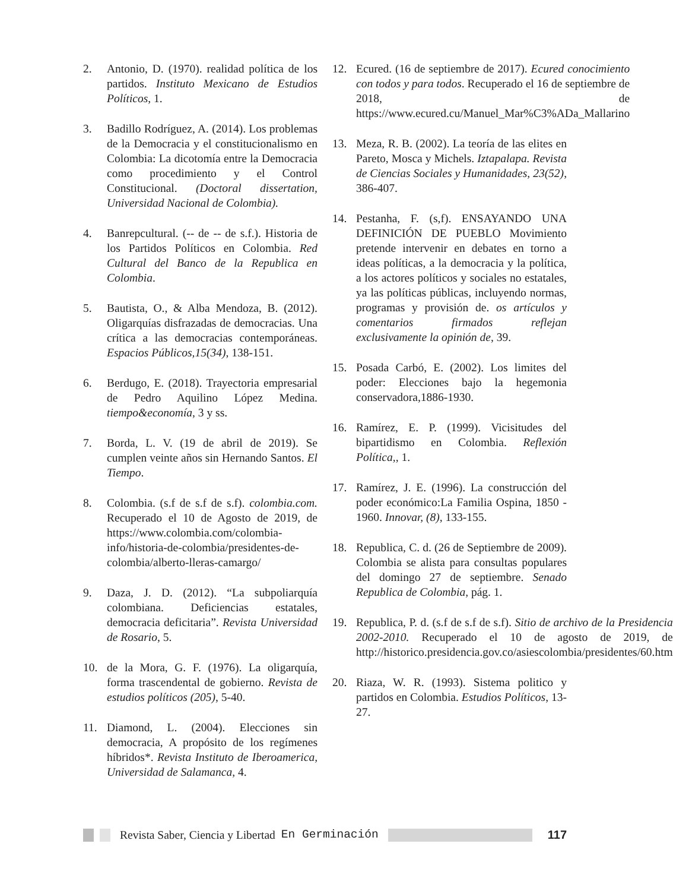2. Antonio, D. (1970). realidad política de los partidos. Instituto Mexicano de Estudios Políticos, 1.
3. Badillo Rodríguez, A. (2014). Los problemas de la Democracia y el constitucionalismo en Colombia: La dicotomía entre la Democracia como procedimiento y el Control Constitucional. (Doctoral dissertation, Universidad Nacional de Colombia).
4. Banrepcultural. (-- de -- de s.f.). Historia de los Partidos Políticos en Colombia. Red Cultural del Banco de la Republica en Colombia.
5. Bautista, O., & Alba Mendoza, B. (2012). Oligarquías disfrazadas de democracias. Una crítica a las democracias contemporáneas. Espacios Públicos,15(34), 138-151.
6. Berdugo, E. (2018). Trayectoria empresarial de Pedro Aquilino López Medina. tiempo&economía, 3 y ss.
7. Borda, L. V. (19 de abril de 2019). Se cumplen veinte años sin Hernando Santos. El Tiempo.
8. Colombia. (s.f de s.f de s.f). colombia.com. Recuperado el 10 de Agosto de 2019, de https://www.colombia.com/colombia-info/historia-de-colombia/presidentes-de-colombia/alberto-lleras-camargo/
9. Daza, J. D. (2012). “La subpoliarquía colombiana. Deficiencias estatales, democracia deficitaria”. Revista Universidad de Rosario, 5.
10. de la Mora, G. F. (1976). La oligarquía, forma trascendental de gobierno. Revista de estudios políticos (205), 5-40.
11. Diamond, L. (2004). Elecciones sin democracia, A propósito de los regímenes híbridos*. Revista Instituto de Iberoamerica, Universidad de Salamanca, 4.
12. Ecured. (16 de septiembre de 2017). Ecured conocimiento con todos y para todos. Recuperado el 16 de septiembre de 2018, de https://www.ecured.cu/Manuel_Mar%C3%ADa_Mallarino
13. Meza, R. B. (2002). La teoría de las elites en Pareto, Mosca y Michels. Iztapalapa. Revista de Ciencias Sociales y Humanidades, 23(52), 386-407.
14. Pestanha, F. (s,f). ENSAYANDO UNA DEFINICIÓN DE PUEBLO Movimiento pretende intervenir en debates en torno a ideas políticas, a la democracia y la política, a los actores políticos y sociales no estatales, ya las políticas públicas, incluyendo normas, programas y provisión de. os artículos y comentarios firmados reflejan exclusivamente la opinión de, 39.
15. Posada Carbó, E. (2002). Los limites del poder: Elecciones bajo la hegemonia conservadora,1886-1930.
16. Ramírez, E. P. (1999). Vicisitudes del bipartidismo en Colombia. Reflexión Política,, 1.
17. Ramírez, J. E. (1996). La construcción del poder económico:La Familia Ospina, 1850 - 1960. Innovar, (8), 133-155.
18. Republica, C. d. (26 de Septiembre de 2009). Colombia se alista para consultas populares del domingo 27 de septiembre. Senado Republica de Colombia, pág. 1.
19. Republica, P. d. (s.f de s.f de s.f). Sitio de archivo de la Presidencia 2002-2010. Recuperado el 10 de agosto de 2019, de http://historico.presidencia.gov.co/asiescolombia/presidentes/60.htm
20. Riaza, W. R. (1993). Sistema politico y partidos en Colombia. Estudios Políticos, 13-27.
Revista Saber, Ciencia y Libertad En Germinación 117